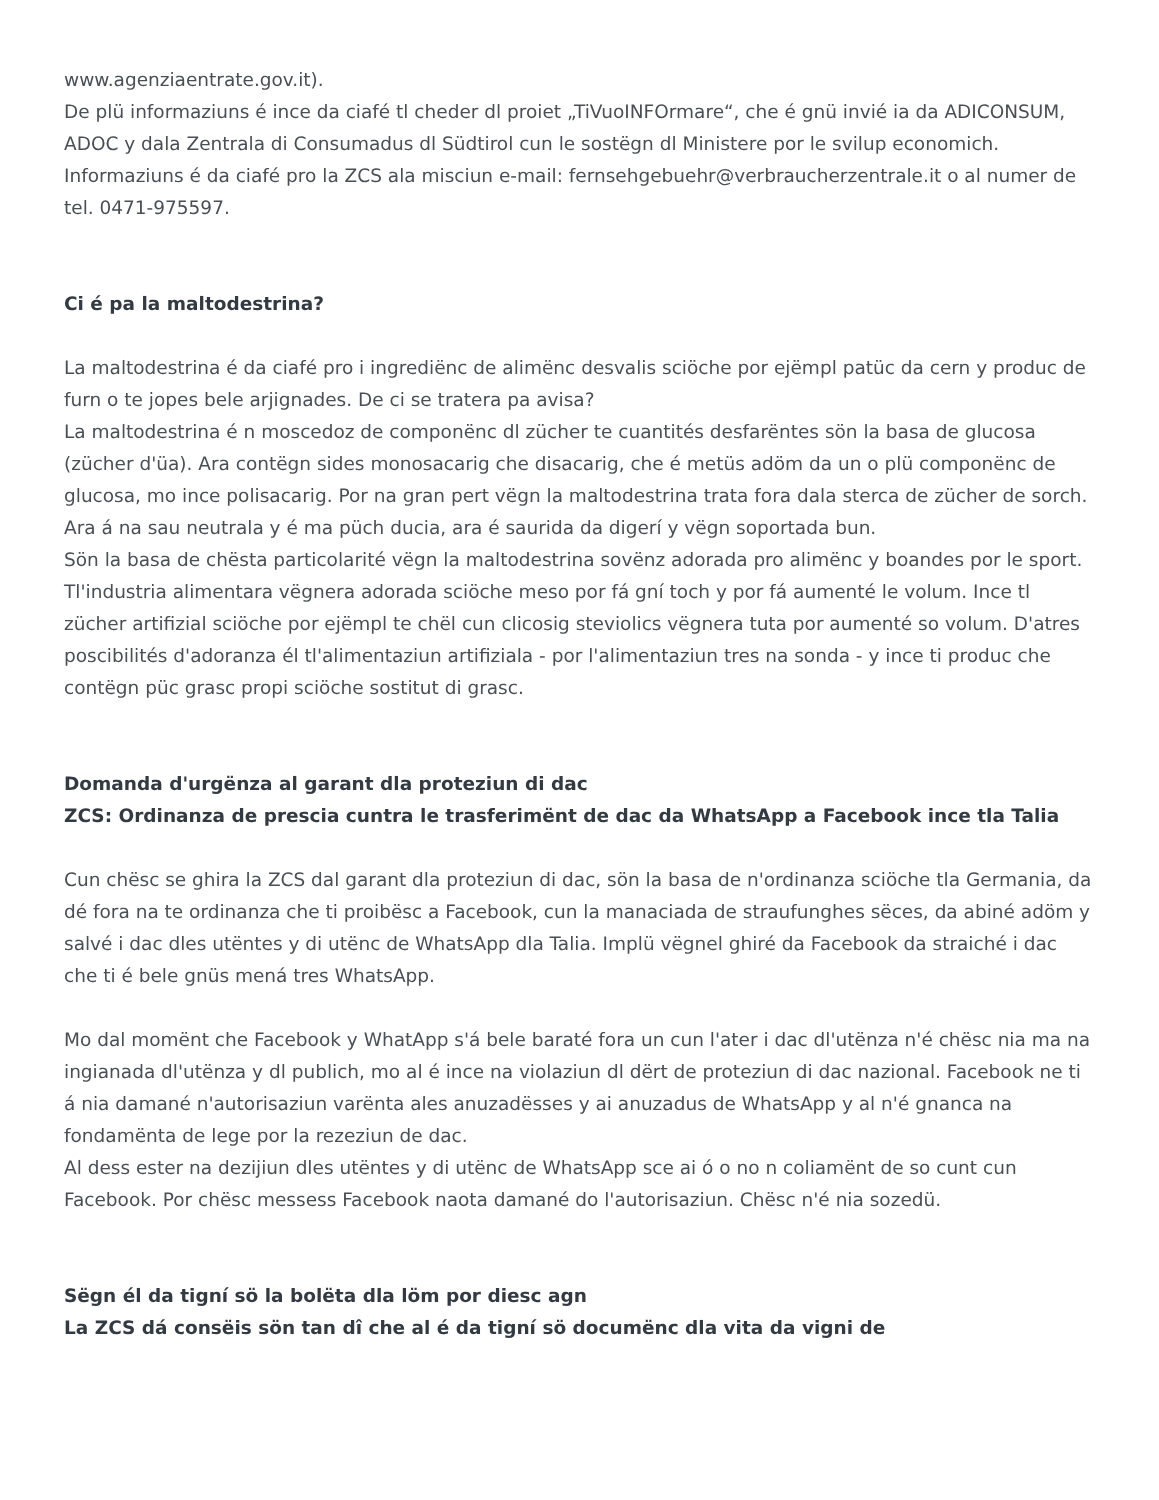www.agenziaentrate.gov.it).
De plü informaziuns é ince da ciafé tl cheder dl proiet „TiVuoINFOrmare“, che é gnü invié ia da ADICONSUM, ADOC y dala Zentrala di Consumadus dl Südtirol cun le sostëgn dl Ministere por le svilup economich. Informaziuns é da ciafé pro la ZCS ala misciun e-mail: fernsehgebuehr@verbraucherzentrale.it o al numer de tel. 0471-975597.
Ci é pa la maltodestrina?
La maltodestrina é da ciafé pro i ingrediënc de alimënc desvalis sciöche por ejëmpl patüc da cern y produc de furn o te jopes bele arjignades. De ci se tratera pa avisa?
La maltodestrina é n moscedoz de componënc dl zücher te cuantités desfarëntes sön la basa de glucosa (zücher d'üa). Ara contëgn sides monosacarig che disacarig, che é metüs adöm da un o plü componënc de glucosa, mo ince polisacarig. Por na gran pert vëgn la maltodestrina trata fora dala sterca de zücher de sorch. Ara á na sau neutrala y é ma püch ducia, ara é saurida da digerí y vëgn soportada bun.
Sön la basa de chësta particolarité vëgn la maltodestrina sovënz adorada pro alimënc y boandes por le sport. Tl'industria alimentara vëgnera adorada sciöche meso por fá gní toch y por fá aumenté le volum. Ince tl zücher artifizial sciöche por ejëmpl te chël cun clicosig steviolics vëgnera tuta por aumenté so volum. D'atres poscibilités d'adoranza él tl'alimentaziun artifiziala - por l'alimentaziun tres na sonda - y ince ti produc che contëgn püc grasc propi sciöche sostitut di grasc.
Domanda d'urgënza al garant dla proteziun di dac
ZCS: Ordinanza de prescia cuntra le trasferimënt de dac da WhatsApp a Facebook ince tla Talia
Cun chësc se ghira la ZCS dal garant dla proteziun di dac, sön la basa de n'ordinanza sciöche tla Germania, da dé fora na te ordinanza che ti proibësc a Facebook, cun la manaciada de straufunghes sëces, da abiné adöm y salvé i dac dles utëntes y di utënc de WhatsApp dla Talia. Implü vëgnel ghiré da Facebook da straiché i dac che ti é bele gnüs mená tres WhatsApp.
Mo dal momënt che Facebook y WhatApp s'á bele baraté fora un cun l'ater i dac dl'utënza n'é chësc nia ma na ingianada dl'utënza y dl publich, mo al é ince na violaziun dl dërt de proteziun di dac nazional. Facebook ne ti á nia damané n'autorisaziun varënta ales anuzadësses y ai anuzadus de WhatsApp y al n'é gnanca na fondamënta de lege por la rezeziun de dac.
Al dess ester na dezijiun dles utëntes y di utënc de WhatsApp sce ai ó o no n coliamënt de so cunt cun Facebook. Por chësc messess Facebook naota damané do l'autorisaziun. Chësc n'é nia sozedü.
Sëgn él da tigní sö la bolëta dla löm por diesc agn
La ZCS dá consëis sön tan dî che al é da tigní sö documënc dla vita da vigni de